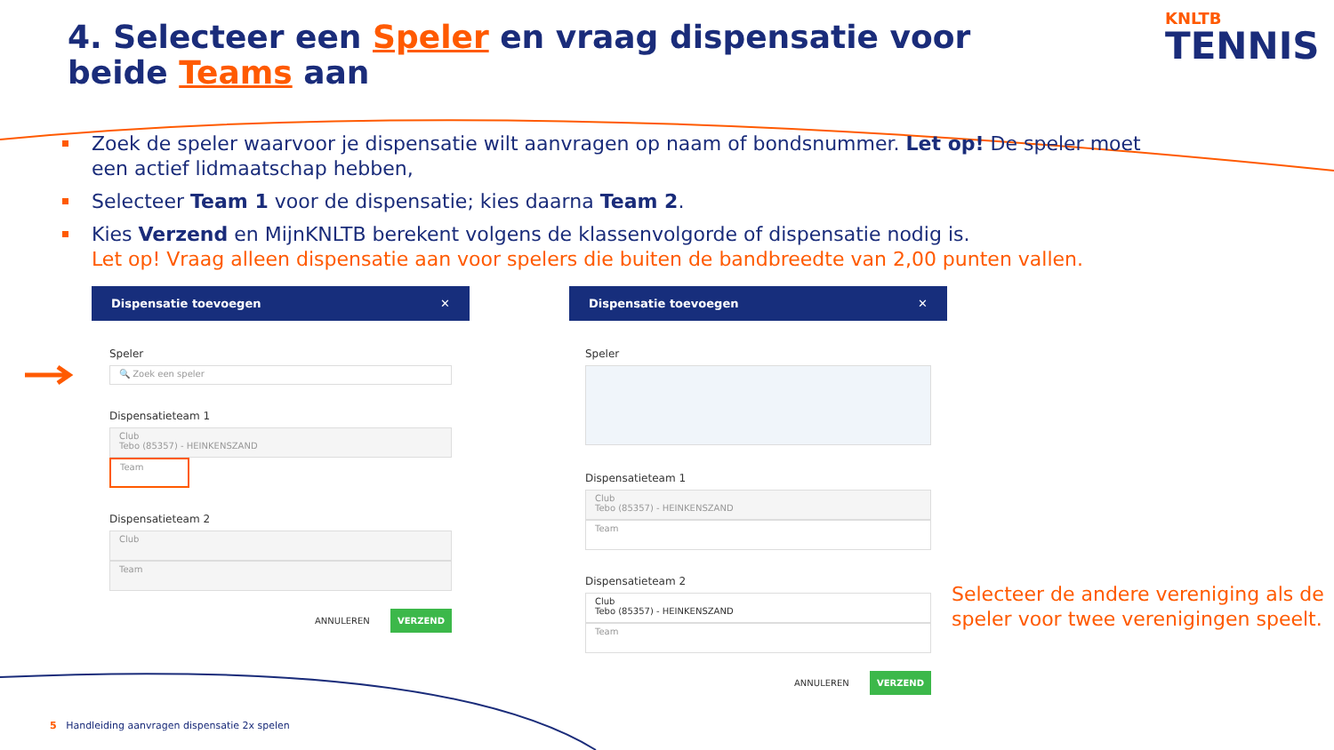4. Selecteer een Speler en vraag dispensatie voor beide Teams aan
KNLTB
TENNIS
Zoek de speler waarvoor je dispensatie wilt aanvragen op naam of bondsnummer. Let op! De speler moet een actief lidmaatschap hebben,
Selecteer Team 1 voor de dispensatie; kies daarna Team 2.
Kies Verzend en MijnKNLTB berekent volgens de klassenvolgorde of dispensatie nodig is.
Let op! Vraag alleen dispensatie aan voor spelers die buiten de bandbreedte van 2,00 punten vallen.
Dispensatie toevoegen ✕
Speler
🔍 Zoek een speler
Dispensatieteam 1
Club
Tebo (85357) - HEINKENSZAND
Team
Dispensatieteam 2
Club
Team
ANNULEREN VERZEND
Dispensatie toevoegen ✕
Speler
Dispensatieteam 1
Club
Tebo (85357) - HEINKENSZAND
Team
Dispensatieteam 2
Club
Tebo (85357) - HEINKENSZAND
Team
ANNULEREN VERZEND
Selecteer de andere vereniging als de speler voor twee verenigingen speelt.
5 Handleiding aanvragen dispensatie 2x spelen